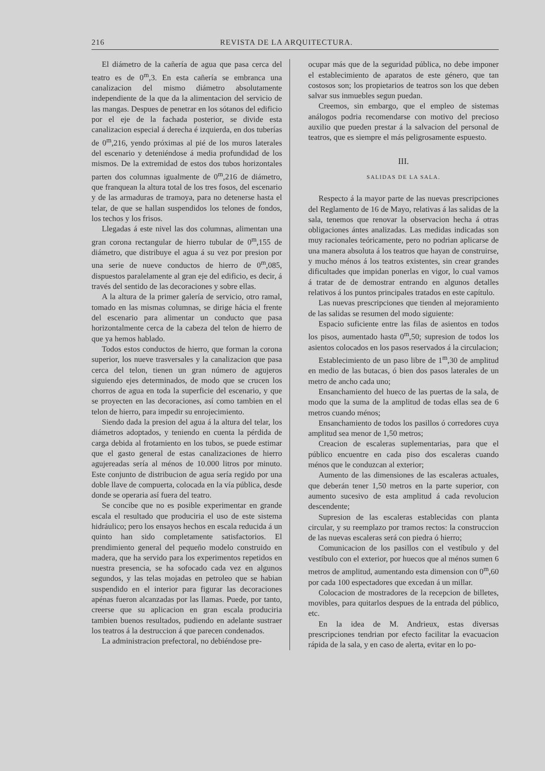216 REVISTA DE LA ARQUITECTURA.
El diámetro de la cañería de agua que pasa cerca del teatro es de 0<sup>m</sup>,3. En esta cañería se embranca una canalizacion del mismo diámetro absolutamente independiente de la que da la alimentacion del servicio de las mangas. Despues de penetrar en los sótanos del edificio por el eje de la fachada posterior, se divide esta canalizacion especial á derecha é izquierda, en dos tuberías de 0<sup>m</sup>,216, yendo próximas al pié de los muros laterales del escenario y deteniéndose á media profundidad de los mismos. De la extremidad de estos dos tubos horizontales parten dos columnas igualmente de 0<sup>m</sup>,216 de diámetro, que franquean la altura total de los tres fosos, del escenario y de las armaduras de tramoya, para no detenerse hasta el telar, de que se hallan suspendidos los telones de fondos, los techos y los frisos.
Llegadas á este nivel las dos columnas, alimentan una gran corona rectangular de hierro tubular de 0<sup>m</sup>,155 de diámetro, que distribuye el agua á su vez por presion por una serie de nueve conductos de hierro de 0<sup>m</sup>,085, dispuestos paralelamente al gran eje del edificio, es decir, á través del sentido de las decoraciones y sobre ellas.
A la altura de la primer galería de servicio, otro ramal, tomado en las mismas columnas, se dirige hácia el frente del escenario para alimentar un conducto que pasa horizontalmente cerca de la cabeza del telon de hierro de que ya hemos hablado.
Todos estos conductos de hierro, que forman la corona superior, los nueve trasversales y la canalizacion que pasa cerca del telon, tienen un gran número de agujeros siguiendo ejes determinados, de modo que se crucen los chorros de agua en toda la superficie del escenario, y que se proyecten en las decoraciones, así como tambien en el telon de hierro, para impedir su enrojecimiento.
Siendo dada la presion del agua á la altura del telar, los diámetros adoptados, y teniendo en cuenta la pérdida de carga debida al frotamiento en los tubos, se puede estimar que el gasto general de estas canalizaciones de hierro agujereadas sería al ménos de 10.000 litros por minuto. Este conjunto de distribucion de agua sería regido por una doble llave de compuerta, colocada en la vía pública, desde donde se operaria así fuera del teatro.
Se concibe que no es posible experimentar en grande escala el resultado que produciria el uso de este sistema hidráulico; pero los ensayos hechos en escala reducida á un quinto han sido completamente satisfactorios. El prendimiento general del pequeño modelo construido en madera, que ha servido para los experimentos repetidos en nuestra presencia, se ha sofocado cada vez en algunos segundos, y las telas mojadas en petroleo que se habian suspendido en el interior para figurar las decoraciones apénas fueron alcanzadas por las llamas. Puede, por tanto, creerse que su aplicacion en gran escala produciria tambien buenos resultados, pudiendo en adelante sustraer los teatros á la destruccion á que parecen condenados.
La administracion prefectoral, no debiéndose pre-
ocupar más que de la seguridad pública, no debe imponer el establecimiento de aparatos de este género, que tan costosos son; los propietarios de teatros son los que deben salvar sus inmuebles segun puedan.
Creemos, sin embargo, que el empleo de sistemas análogos podria recomendarse con motivo del precioso auxilio que pueden prestar á la salvacion del personal de teatros, que es siempre el más peligrosamente espuesto.
III.
SALIDAS DE LA SALA.
Respecto á la mayor parte de las nuevas prescripciones del Reglamento de 16 de Mayo, relativas á las salidas de la sala, tenemos que renovar la observacion hecha á otras obligaciones ántes analizadas. Las medidas indicadas son muy racionales teóricamente, pero no podrian aplicarse de una manera absoluta á los teatros que hayan de construirse, y mucho ménos á los teatros existentes, sin crear grandes dificultades que impidan ponerlas en vigor, lo cual vamos á tratar de de demostrar entrando en algunos detalles relativos á los puntos principales tratados en este capítulo.
Las nuevas prescripciones que tienden al mejoramiento de las salidas se resumen del modo siguiente:
Espacio suficiente entre las filas de asientos en todos los pisos, aumentado hasta 0<sup>m</sup>,50; supresion de todos los asientos colocados en los pasos reservados á la circulacion;
Establecimiento de un paso libre de 1<sup>m</sup>,30 de amplitud en medio de las butacas, ó bien dos pasos laterales de un metro de ancho cada uno;
Ensanchamiento del hueco de las puertas de la sala, de modo que la suma de la amplitud de todas ellas sea de 6 metros cuando ménos;
Ensanchamiento de todos los pasillos ó corredores cuya amplitud sea menor de 1,50 metros;
Creacion de escaleras suplementarias, para que el público encuentre en cada piso dos escaleras cuando ménos que le conduzcan al exterior;
Aumento de las dimensiones de las escaleras actuales, que deberán tener 1,50 metros en la parte superior, con aumento sucesivo de esta amplitud á cada revolucion descendente;
Supresion de las escaleras establecidas con planta circular, y su reemplazo por tramos rectos: la construccion de las nuevas escaleras será con piedra ó hierro;
Comunicacion de los pasillos con el vestíbulo y del vestíbulo con el exterior, por huecos que al ménos sumen 6 metros de amplitud, aumentando esta dimension con 0<sup>m</sup>,60 por cada 100 espectadores que excedan á un millar.
Colocacion de mostradores de la recepcion de billetes, movibles, para quitarlos despues de la entrada del público, etc.
En la idea de M. Andrieux, estas diversas prescripciones tendrian por efecto facilitar la evacuacion rápida de la sala, y en caso de alerta, evitar en lo po-